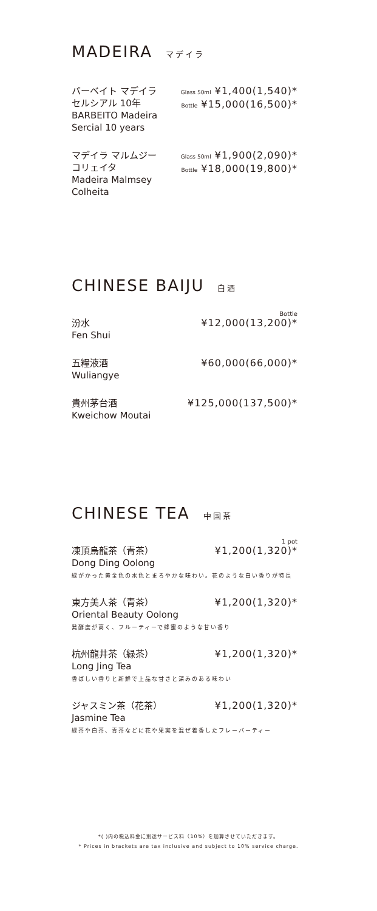MADEIRA マデイラ
バーベイト マデイラ
セルシアル 10年
BARBEITO Madeira
Sercial 10 years
Glass 50ml ¥1,400(1,540)*
Bottle ¥15,000(16,500)*
マデイラ マルムジー
コリェイタ
Madeira Malmsey
Colheita
Glass 50ml ¥1,900(2,090)*
Bottle ¥18,000(19,800)*
CHINESE BAIJU 白酒
Bottle
汾水
Fen Shui
¥12,000(13,200)*
五糧液酒
Wuliangye
¥60,000(66,000)*
貴州茅台酒
Kweichow Moutai
¥125,000(137,500)*
CHINESE TEA 中国茶
1 pot
凍頂烏龍茶（青茶）
Dong Ding Oolong
¥1,200(1,320)*
緑がかった黄金色の水色とまろやかな味わい。花のような白い香りが特長
東方美人茶（青茶）
Oriental Beauty Oolong
¥1,200(1,320)*
発酵度が高く、フルーティーで蜂蜜のような甘い香り
杭州龍井茶（緑茶）
Long Jing Tea
¥1,200(1,320)*
香ばしい香りと新鮮で上品な甘さと深みのある味わい
ジャスミン茶（花茶）
Jasmine Tea
¥1,200(1,320)*
緑茶や白茶、青茶などに花や果実を混ぜ着香したフレーバーティー
*( )内の税込料金に別途サービス料（10%）を加算させていただきます。
* Prices in brackets are tax inclusive and subject to 10% service charge.